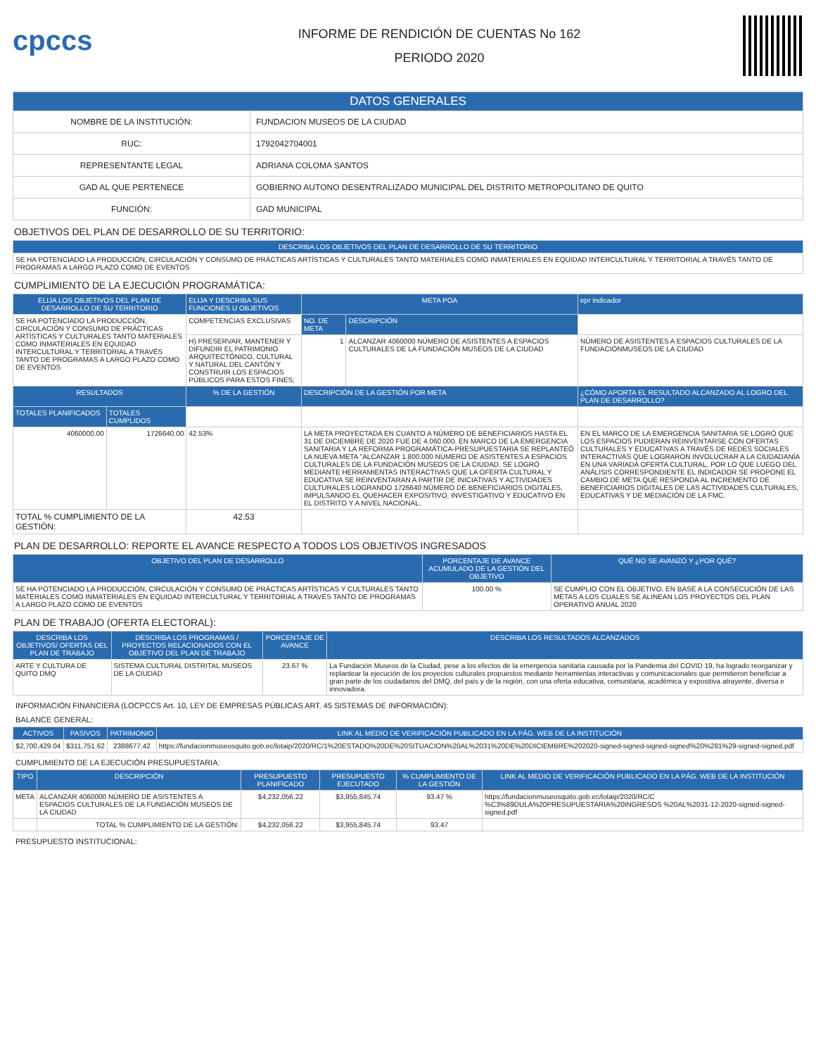cpccs
INFORME DE RENDICIÓN DE CUENTAS No 162
PERIODO 2020
| DATOS GENERALES | |
| --- | --- |
| NOMBRE DE LA INSTITUCIÓN: | FUNDACION MUSEOS DE LA CIUDAD |
| RUC: | 1792042704001 |
| REPRESENTANTE LEGAL | ADRIANA COLOMA SANTOS |
| GAD AL QUE PERTENECE | GOBIERNO AUTONO DESENTRALIZADO MUNICIPAL DEL DISTRITO METROPOLITANO DE QUITO |
| FUNCIÓN: | GAD MUNICIPAL |
OBJETIVOS DEL PLAN DE DESARROLLO DE SU TERRITORIO:
| DESCRIBA LOS OBJETIVOS DEL PLAN DE DESARROLLO DE SU TERRITORIO |
| --- |
| SE HA POTENCIADO LA PRODUCCIÓN, CIRCULACIÓN Y CONSUMO DE PRÁCTICAS ARTÍSTICAS Y CULTURALES TANTO MATERIALES COMO INMATERIALES EN EQUIDAD INTERCULTURAL Y TERRITORIAL A TRAVÉS TANTO DE PROGRAMAS A LARGO PLAZO COMO DE EVENTOS |
CUMPLIMIENTO DE LA EJECUCIÓN PROGRAMÁTICA:
| ELIJA LOS OBJETIVOS DEL PLAN DE DESARROLLO DE SU TERRITORIO | | ELIJA Y DESCRIBA SUS FUNCIONES U OBJETIVOS | META POA | | epr indicador |
| --- | --- | --- | --- | --- | --- |
| SE HA POTENCIADO LA PRODUCCIÓN, CIRCULACIÓN Y CONSUMO DE PRÁCTICAS ARTÍSTICAS Y CULTURALES TANTO MATERIALES COMO INMATERIALES EN EQUIDAD INTERCULTURAL Y TERRITORIAL A TRAVÉS TANTO DE PROGRAMAS A LARGO PLAZO COMO DE EVENTOS | | COMPETENCIAS EXCLUSIVAS | NO. DE META | DESCRIPCIÓN | |
| | | H) PRESERVAR, MANTENER Y DIFUNDIR EL PATRIMONIO ARQUITECTÓNICO, CULTURAL Y NATURAL DEL CANTÓN Y CONSTRUIR LOS ESPACIOS PÚBLICOS PARA ESTOS FINES; | 1 | ALCANZAR 4060000 NÚMERO DE ASISTENTES A ESPACIOS CULTURALES DE LA FUNDACIÓN MUSEOS DE LA CIUDAD | NÚMERO DE ASISTENTES A ESPACIOS CULTURALES DE LA FUNDACIÓNMUSEOS DE LA CIUDAD |
| RESULTADOS | | % DE LA GESTIÓN | DESCRIPCIÓN DE LA GESTIÓN POR META | | ¿CÓMO APORTA EL RESULTADO ALCANZADO AL LOGRO DEL PLAN DE DESARROLLO? |
| TOTALES PLANIFICADOS | TOTALES CUMPLIDOS | | | | |
| 4060000.00 | 1726640.00 | 42.53% | LA META PROYECTADA EN CUANTO A NÚMERO DE BENEFICIARIOS HASTA EL 31 DE DICIEMBRE DE 2020 FUE DE 4.060.000. EN MARCO DE LA EMERGENCIA SANITARIA Y LA REFORMA PROGRAMÁTICA-PRESUPUESTARIA SE REPLANTEÓ LA NUEVA META "ALCANZAR 1.800.000 NÚMERO DE ASISTENTES A ESPACIOS CULTURALES DE LA FUNDACIÓN MUSEOS DE LA CIUDAD. SE LOGRÓ MEDIANTE HERRAMIENTAS INTERACTIVAS QUE LA OFERTA CULTURAL Y EDUCATIVA SE REINVENTARAN A PARTIR DE INICIATIVAS Y ACTIVIDADES CULTURALES LOGRANDO 1726640 NÚMERO DE BENEFICIARIOS DIGITALES, IMPULSANDO EL QUEHACER EXPOSITIVO, INVESTIGATIVO Y EDUCATIVO EN EL DISTRITO Y A NIVEL NACIONAL. | | EN EL MARCO DE LA EMERGENCIA SANITARIA SE LOGRÓ QUE LOS ESPACIOS PUDIERAN REINVENTARSE CON OFERTAS CULTURALES Y EDUCATIVAS A TRAVÉS DE REDES SOCIALES INTERACTIVAS QUE LOGRARON INVOLUCRAR A LA CIUDADANÍA EN UNA VARIADA OFERTA CULTURAL, POR LO QUE LUEGO DEL ANÁLISIS CORRESPONDIENTE EL INDICADOR SE PROPONE EL CAMBIO DE META QUE RESPONDA AL INCREMENTO DE BENEFICIARIOS DIGITALES DE LAS ACTIVIDADES CULTURALES, EDUCATIVAS Y DE MEDIACIÓN DE LA FMC. |
| TOTAL % CUMPLIMIENTO DE LA GESTIÓN: | | 42.53 | | | |
PLAN DE DESARROLLO: REPORTE EL AVANCE RESPECTO A TODOS LOS OBJETIVOS INGRESADOS
| OBJETIVO DEL PLAN DE DESARROLLO | PORCENTAJE DE AVANCE ACUMULADO DE LA GESTIÓN DEL OBJETIVO | QUÉ NO SE AVANZÓ Y ¿POR QUÉ? |
| --- | --- | --- |
| SE HA POTENCIADO LA PRODUCCIÓN, CIRCULACIÓN Y CONSUMO DE PRÁCTICAS ARTÍSTICAS Y CULTURALES TANTO MATERIALES COMO INMATERIALES EN EQUIDAD INTERCULTURAL Y TERRITORIAL A TRAVÉS TANTO DE PROGRAMAS A LARGO PLAZO COMO DE EVENTOS | 100.00 % | SE CUMPLIO CON EL OBJETIVO, EN BASE A LA CONSECUCIÓN DE LAS METAS A LOS CUALES SE ALINEAN LOS PROYECTOS DEL PLAN OPERATIVO ANUAL 2020 |
PLAN DE TRABAJO (OFERTA ELECTORAL):
| DESCRIBA LOS OBJETIVOS/ OFERTAS DEL PLAN DE TRABAJO | DESCRIBA LOS PROGRAMAS / PROYECTOS RELACIONADOS CON EL OBJETIVO DEL PLAN DE TRABAJO | PORCENTAJE DE AVANCE | DESCRIBA LOS RESULTADOS ALCANZADOS |
| --- | --- | --- | --- |
| ARTE Y CULTURA DE QUITO DMQ | SISTEMA CULTURAL DISTRITAL MUSEOS DE LA CIUDAD | 23.67 % | La Fundación Museos de la Ciudad, pese a los efectos de la emergencia sanitaria causada por la Pandemia del COVID 19, ha logrado reorganizar y replantear la ejecución de los proyectos culturales propuestos mediante herramientas interactivas y comunicacionales que permitieron beneficiar a gran parte de los ciudadanos del DMQ, del país y de la región, con una oferta educativa, comunitaria, académica y expositiva atrayente, diversa e innovadora. |
INFORMACIÓN FINANCIERA (LOCPCCS Art. 10, LEY DE EMPRESAS PÚBLICAS ART. 45 SISTEMAS DE INFORMACIÓN):
BALANCE GENERAL:
| ACTIVOS | PASIVOS | PATRIMONIO | LINK AL MEDIO DE VERIFICACIÓN PUBLICADO EN LA PÁG. WEB DE LA INSTITUCIÓN |
| --- | --- | --- | --- |
| $2,700,429.04 | $311,751.62 | 2388677.42 | https://fundacionmuseosquito.gob.ec/lotaip/2020/RC/1%20ESTADO%20DE%20SITUACION%20AL%2031%20DE%20DICIEMBRE%202020-signed-signed-signed-signed%20%281%29-signed-signed.pdf |
CUMPLIMIENTO DE LA EJECUCIÓN PRESUPUESTARIA:
| TIPO | DESCRIPCIÓN | PRESUPUESTO PLANIFICADO | PRESUPUESTO EJECUTADO | % CUMPLIMIENTO DE LA GESTIÓN | LINK AL MEDIO DE VERIFICACIÓN PUBLICADO EN LA PÁG. WEB DE LA INSTITUCIÓN |
| --- | --- | --- | --- | --- | --- |
| META | ALCANZAR 4060000 NÚMERO DE ASISTENTES A ESPACIOS CULTURALES DE LA FUNDACIÓN MUSEOS DE LA CIUDAD | $4,232,056.22 | $3,955,845.74 | 93.47 % | https://fundacionmuseosquito.gob.ec/lotaip/2020/RC/C %C3%89DULA%20PRESUPUESTARIA%20INGRESOS %20AL%2031-12-2020-signed-signed-signed.pdf |
| | TOTAL % CUMPLIMIENTO DE LA GESTIÓN: | $4,232,056.22 | $3,955,845.74 | 93.47 | |
PRESUPUESTO INSTITUCIONAL: